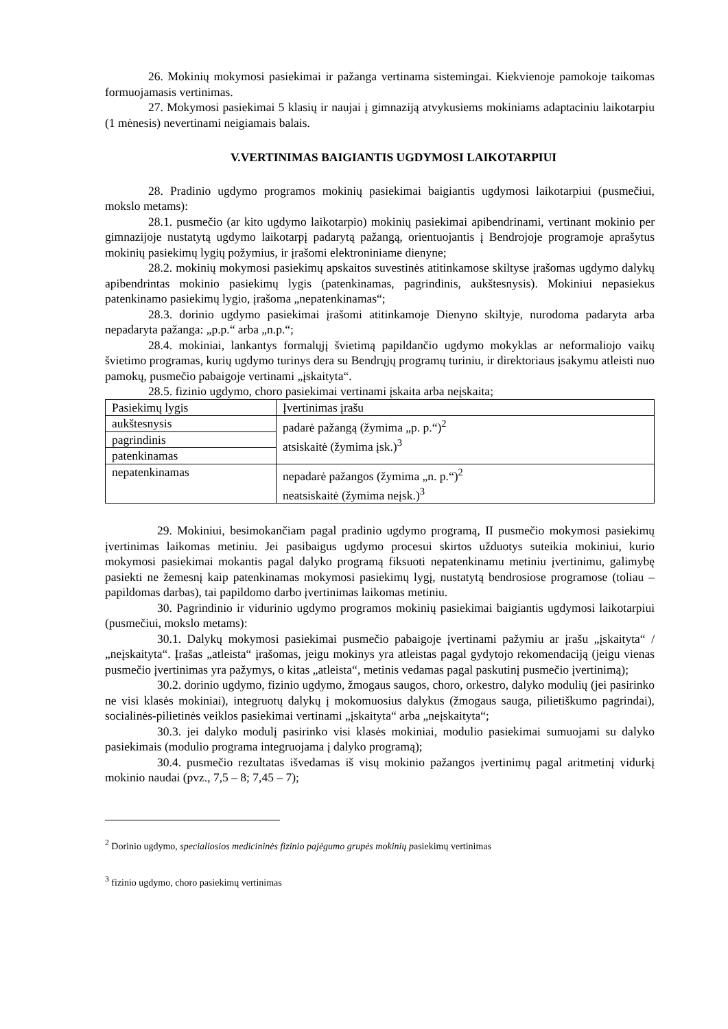26. Mokinių mokymosi pasiekimai ir pažanga vertinama sistemingai. Kiekvienoje pamokoje taikomas formuojamasis vertinimas.
27. Mokymosi pasiekimai 5 klasių ir naujai į gimnaziją atvykusiems mokiniams adaptaciniu laikotarpiu (1 mėnesis) nevertinami neigiamais balais.
V.VERTINIMAS BAIGIANTIS UGDYMOSI LAIKOTARPIUI
28. Pradinio ugdymo programos mokinių pasiekimai baigiantis ugdymosi laikotarpiui (pusmečiui, mokslo metams):
28.1. pusmečio (ar kito ugdymo laikotarpio) mokinių pasiekimai apibendrinami, vertinant mokinio per gimnazijoje nustatytą ugdymo laikotarpį padarytą pažangą, orientuojantis į Bendrojoje programoje aprašytus mokinių pasiekimų lygių požymius, ir įrašomi elektroniniame dienyne;
28.2. mokinių mokymosi pasiekimų apskaitos suvestinės atitinkamose skiltyse įrašomas ugdymo dalykų apibendrintas mokinio pasiekimų lygis (patenkinamas, pagrindinis, aukštesnysis). Mokiniui nepasiekus patenkinamo pasiekimų lygio, įrašoma „nepatenkinamas“;
28.3. dorinio ugdymo pasiekimai įrašomi atitinkamoje Dienyno skiltyje, nurodoma padaryta arba nepadaryta pažanga: „p.p.“ arba „n.p.“;
28.4. mokiniai, lankantys formalųjį švietimą papildančio ugdymo mokyklas ar neformaliojo vaikų švietimo programas, kurių ugdymo turinys dera su Bendrųjų programų turiniu, ir direktoriaus įsakymu atleisti nuo pamokų, pusmečio pabaigoje vertinami „įskaityta“.
28.5. fizinio ugdymo, choro pasiekimai vertinami įskaita arba neįskaita;
| Pasiekimų lygis | Įvertinimas įrašu |
| aukštesnysis | padarė pažangą (žymima „p. p.“)<sup>2</sup> atsiskaitė (žymima įsk.)<sup>3</sup> |
| pagrindinis | |
| patenkinamas | |
| nepatenkinamas | nepadarė pažangos (žymima „n. p.“)<sup>2</sup> neatsiskaitė (žymima neįsk.)<sup>3</sup> |
29. Mokiniui, besimokančiam pagal pradinio ugdymo programą, II pusmečio mokymosi pasiekimų įvertinimas laikomas metiniu. Jei pasibaigus ugdymo procesui skirtos užduotys suteikia mokiniui, kurio mokymosi pasiekimai mokantis pagal dalyko programą fiksuoti nepatenkinamu metiniu įvertinimu, galimybę pasiekti ne žemesnį kaip patenkinamas mokymosi pasiekimų lygį, nustatytą bendrosiose programose (toliau – papildomas darbas), tai papildomo darbo įvertinimas laikomas metiniu.
30. Pagrindinio ir vidurinio ugdymo programos mokinių pasiekimai baigiantis ugdymosi laikotarpiui (pusmečiui, mokslo metams):
30.1. Dalykų mokymosi pasiekimai pusmečio pabaigoje įvertinami pažymiu ar įrašu „įskaityta“ / „neįskaityta“. Įrašas „atleista“ įrašomas, jeigu mokinys yra atleistas pagal gydytojo rekomendaciją (jeigu vienas pusmečio įvertinimas yra pažymys, o kitas „atleista“, metinis vedamas pagal paskutinį pusmečio įvertinimą);
30.2. dorinio ugdymo, fizinio ugdymo, žmogaus saugos, choro, orkestro, dalyko modulių (jei pasirinko ne visi klasės mokiniai), integruotų dalykų į mokomuosius dalykus (žmogaus sauga, pilietiškumo pagrindai), socialinės-pilietinės veiklos pasiekimai vertinami „įskaityta“ arba „neįskaityta“;
30.3. jei dalyko modulį pasirinko visi klasės mokiniai, modulio pasiekimai sumuojami su dalyko pasiekimais (modulio programa integruojama į dalyko programą);
30.4. pusmečio rezultatas išvedamas iš visų mokinio pažangos įvertinimų pagal aritmetinį vidurkį mokinio naudai (pvz., 7,5 – 8; 7,45 – 7);
<sup>2</sup> Dorinio ugdymo, specialiosios medicininės fizinio pajėgumo grupės mokinių pasiekimų vertinimas
<sup>3</sup> fizinio ugdymo, choro pasiekimų vertinimas